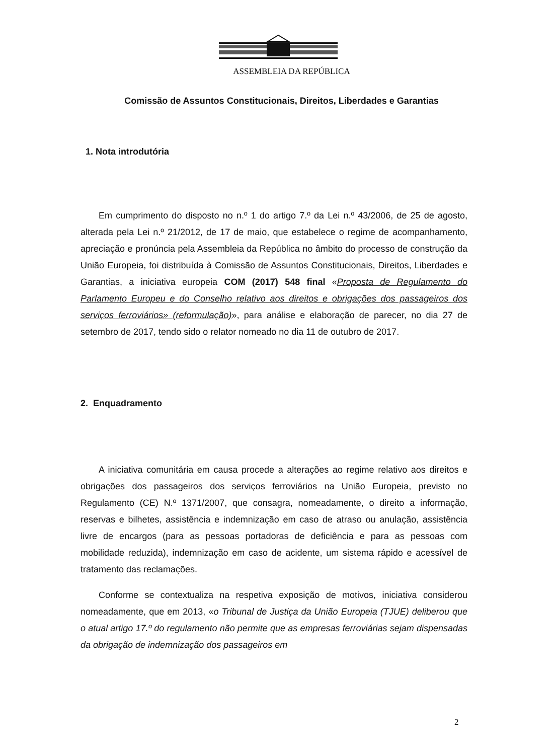ASSEMBLEIA DA REPÚBLICA
Comissão de Assuntos Constitucionais, Direitos, Liberdades e Garantias
1. Nota introdutória
Em cumprimento do disposto no n.º 1 do artigo 7.º da Lei n.º 43/2006, de 25 de agosto, alterada pela Lei n.º 21/2012, de 17 de maio, que estabelece o regime de acompanhamento, apreciação e pronúncia pela Assembleia da República no âmbito do processo de construção da União Europeia, foi distribuída à Comissão de Assuntos Constitucionais, Direitos, Liberdades e Garantias, a iniciativa europeia COM (2017) 548 final «Proposta de Regulamento do Parlamento Europeu e do Conselho relativo aos direitos e obrigações dos passageiros dos serviços ferroviários» (reformulação)», para análise e elaboração de parecer, no dia 27 de setembro de 2017, tendo sido o relator nomeado no dia 11 de outubro de 2017.
2. Enquadramento
A iniciativa comunitária em causa procede a alterações ao regime relativo aos direitos e obrigações dos passageiros dos serviços ferroviários na União Europeia, previsto no Regulamento (CE) N.º 1371/2007, que consagra, nomeadamente, o direito a informação, reservas e bilhetes, assistência e indemnização em caso de atraso ou anulação, assistência livre de encargos (para as pessoas portadoras de deficiência e para as pessoas com mobilidade reduzida), indemnização em caso de acidente, um sistema rápido e acessível de tratamento das reclamações.
Conforme se contextualiza na respetiva exposição de motivos, iniciativa considerou nomeadamente, que em 2013, «o Tribunal de Justiça da União Europeia (TJUE) deliberou que o atual artigo 17.º do regulamento não permite que as empresas ferroviárias sejam dispensadas da obrigação de indemnização dos passageiros em
2